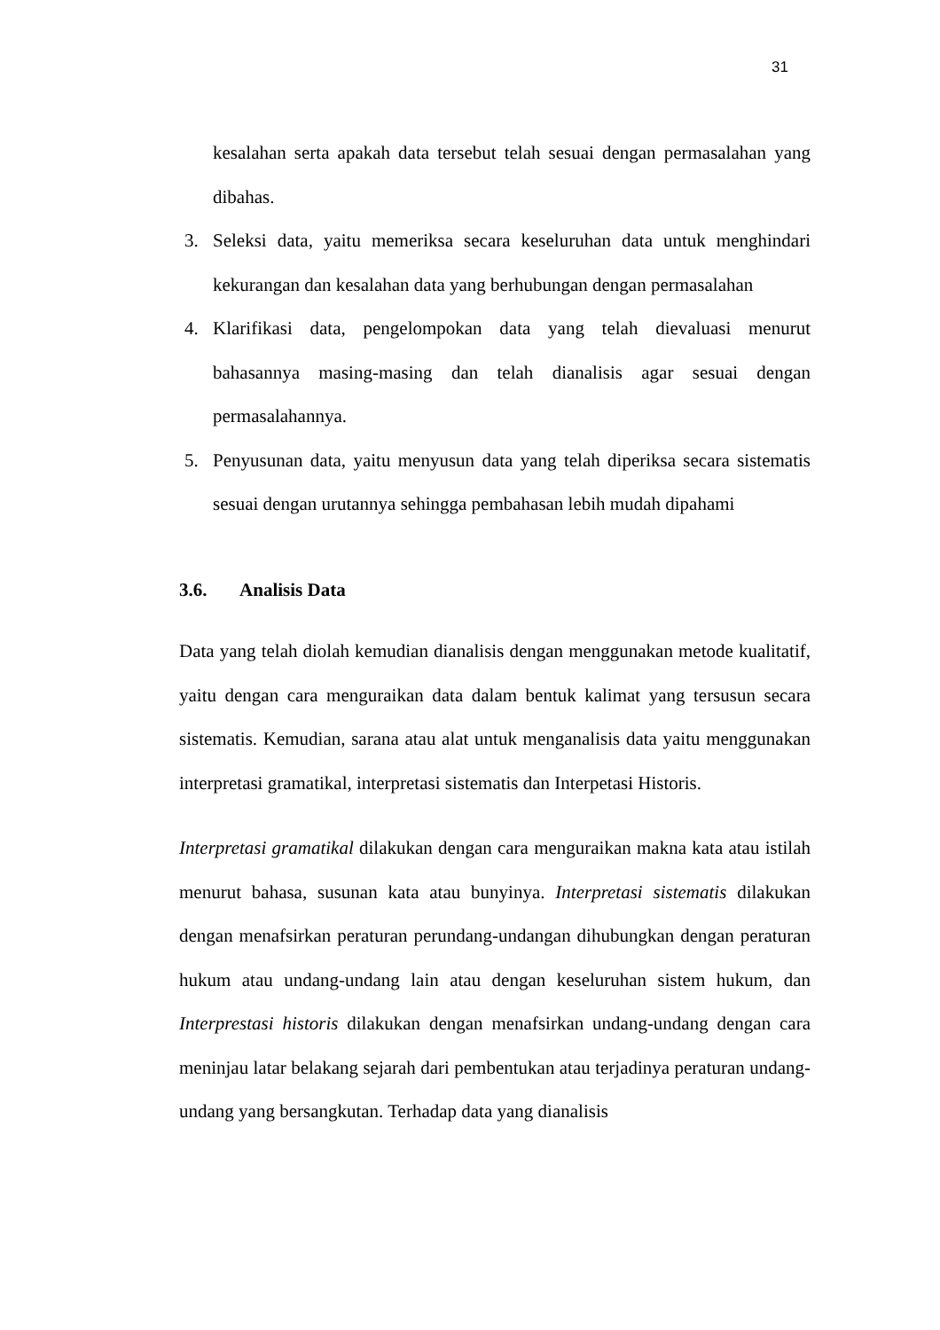31
kesalahan serta apakah data tersebut telah sesuai dengan permasalahan yang dibahas.
3. Seleksi data, yaitu memeriksa secara keseluruhan data untuk menghindari kekurangan dan kesalahan data yang berhubungan dengan permasalahan
4. Klarifikasi data, pengelompokan data yang telah dievaluasi menurut bahasannya masing-masing dan telah dianalisis agar sesuai dengan permasalahannya.
5. Penyusunan data, yaitu menyusun data yang telah diperiksa secara sistematis sesuai dengan urutannya sehingga pembahasan lebih mudah dipahami
3.6. Analisis Data
Data yang telah diolah kemudian dianalisis dengan menggunakan metode kualitatif, yaitu dengan cara menguraikan data dalam bentuk kalimat yang tersusun secara sistematis. Kemudian, sarana atau alat untuk menganalisis data yaitu menggunakan interpretasi gramatikal, interpretasi sistematis dan Interpetasi Historis.
Interpretasi gramatikal dilakukan dengan cara menguraikan makna kata atau istilah menurut bahasa, susunan kata atau bunyinya. Interpretasi sistematis dilakukan dengan menafsirkan peraturan perundang-undangan dihubungkan dengan peraturan hukum atau undang-undang lain atau dengan keseluruhan sistem hukum, dan Interprestasi historis dilakukan dengan menafsirkan undang-undang dengan cara meninjau latar belakang sejarah dari pembentukan atau terjadinya peraturan undang-undang yang bersangkutan. Terhadap data yang dianalisis